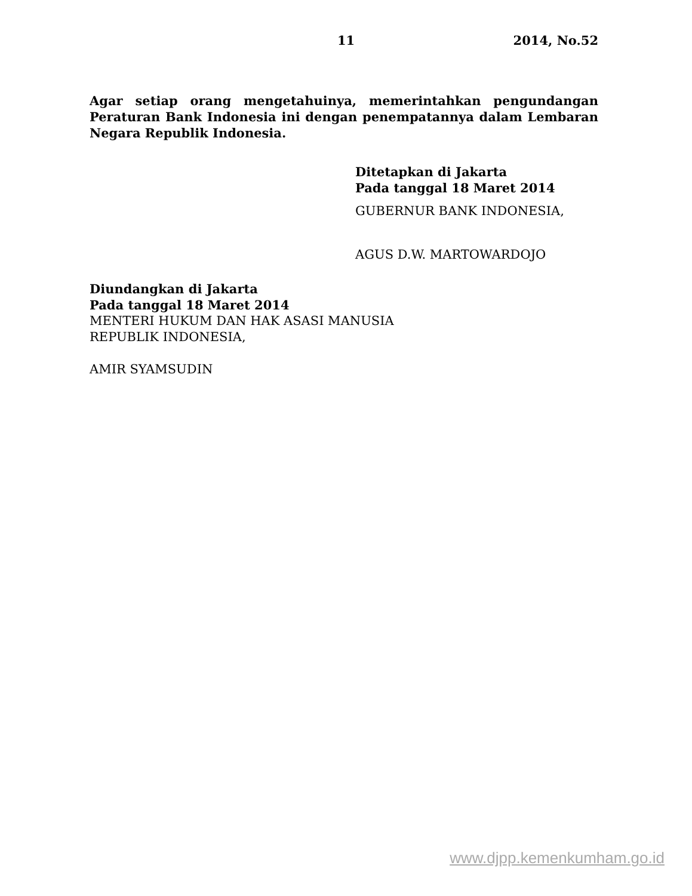11 2014, No.52
Agar setiap orang mengetahuinya, memerintahkan pengundangan Peraturan Bank Indonesia ini dengan penempatannya dalam Lembaran Negara Republik Indonesia.
Ditetapkan di Jakarta
Pada tanggal 18 Maret 2014
GUBERNUR BANK INDONESIA,
AGUS D.W. MARTOWARDOJO
Diundangkan di Jakarta
Pada tanggal 18 Maret 2014
MENTERI HUKUM DAN HAK ASASI MANUSIA
REPUBLIK INDONESIA,
AMIR SYAMSUDIN
www.djpp.kemenkumham.go.id